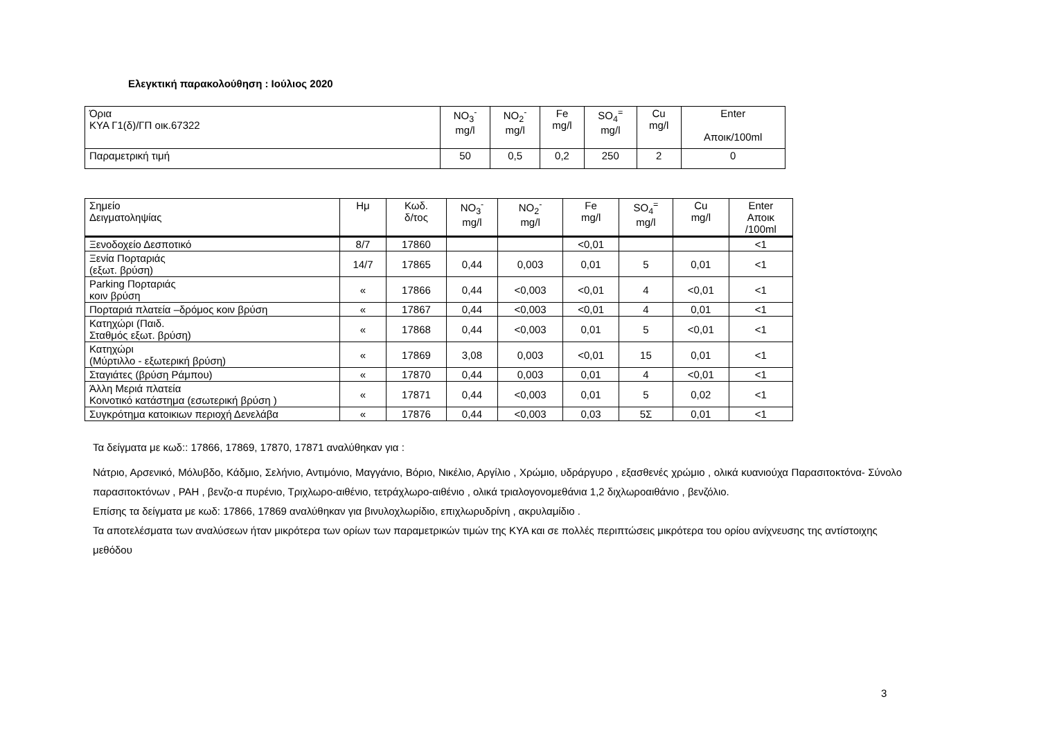Ελεγκτική παρακολούθηση : Ιούλιος 2020
| Όρια ΚΥΑ Γ1(δ)/ΓΠ οικ.67322 | NO<sub>3</sub><sup>-</sup> mg/l | NO<sub>2</sub><sup>-</sup> mg/l | Fe mg/l | SO<sub>4</sub><sup>=</sup> mg/l | Cu mg/l | Enter Αποικ/100ml |
| Παραμετρική τιμή | 50 | 0,5 | 0,2 | 250 | 2 | 0 |
| Σημείο Δειγματοληψίας | Ημ | Κωδ. δ/τος | NO<sub>3</sub><sup>-</sup> mg/l | NO<sub>2</sub><sup>-</sup> mg/l | Fe mg/l | SO<sub>4</sub><sup>=</sup> mg/l | Cu mg/l | Enter Αποικ /100ml |
| Ξενοδοχείο Δεσποτικό | 8/7 | 17860 | | | <0,01 | | | <1 |
| Ξενία Πορταριάς (εξωτ. βρύση) | 14/7 | 17865 | 0,44 | 0,003 | 0,01 | 5 | 0,01 | <1 |
| Parking Πορταριάς κοιν βρύση | « | 17866 | 0,44 | <0,003 | <0,01 | 4 | <0,01 | <1 |
| Πορταριά πλατεία –δρόμος κοιν βρύση | « | 17867 | 0,44 | <0,003 | <0,01 | 4 | 0,01 | <1 |
| Κατηχώρι (Παιδ. Σταθμός εξωτ. βρύση) | « | 17868 | 0,44 | <0,003 | 0,01 | 5 | <0,01 | <1 |
| Κατηχώρι (Μύρτιλλο - εξωτερική βρύση) | « | 17869 | 3,08 | 0,003 | <0,01 | 15 | 0,01 | <1 |
| Σταγιάτες (βρύση Ράμπου) | « | 17870 | 0,44 | 0,003 | 0,01 | 4 | <0,01 | <1 |
| Άλλη Μεριά πλατεία Κοινοτικό κατάστημα (εσωτερική βρύση ) | « | 17871 | 0,44 | <0,003 | 0,01 | 5 | 0,02 | <1 |
| Συγκρότημα κατοικιων περιοχή Δενελάβα | « | 17876 | 0,44 | <0,003 | 0,03 | 5Σ | 0,01 | <1 |
Τα δείγματα με κωδ:: 17866, 17869, 17870, 17871 αναλύθηκαν για :
Νάτριο, Αρσενικό, Μόλυβδο, Κάδμιο, Σελήνιο, Αντιμόνιο, Μαγγάνιο, Βόριο, Νικέλιο, Αργίλιο , Χρώμιο, υδράργυρο , εξασθενές χρώμιο , ολικά κυανιούχα Παρασιτοκτόνα- Σύνολο παρασιτοκτόνων , PAH , βενζο-α πυρένιο, Τριχλωρο-αιθένιο, τετράχλωρο-αιθένιο , ολικά τριαλογονομεθάνια 1,2 διχλωροαιθάνιο , βενζόλιο.
Επίσης τα δείγματα με κωδ: 17866, 17869 αναλύθηκαν για βινυλοχλωρίδιο, επιχλωρυδρίνη , ακρυλαμίδιο .
Τα αποτελέσματα των αναλύσεων ήταν μικρότερα των ορίων των παραμετρικών τιμών της ΚΥΑ και σε πολλές περιπτώσεις μικρότερα του ορίου ανίχνευσης της αντίστοιχης μεθόδου
3